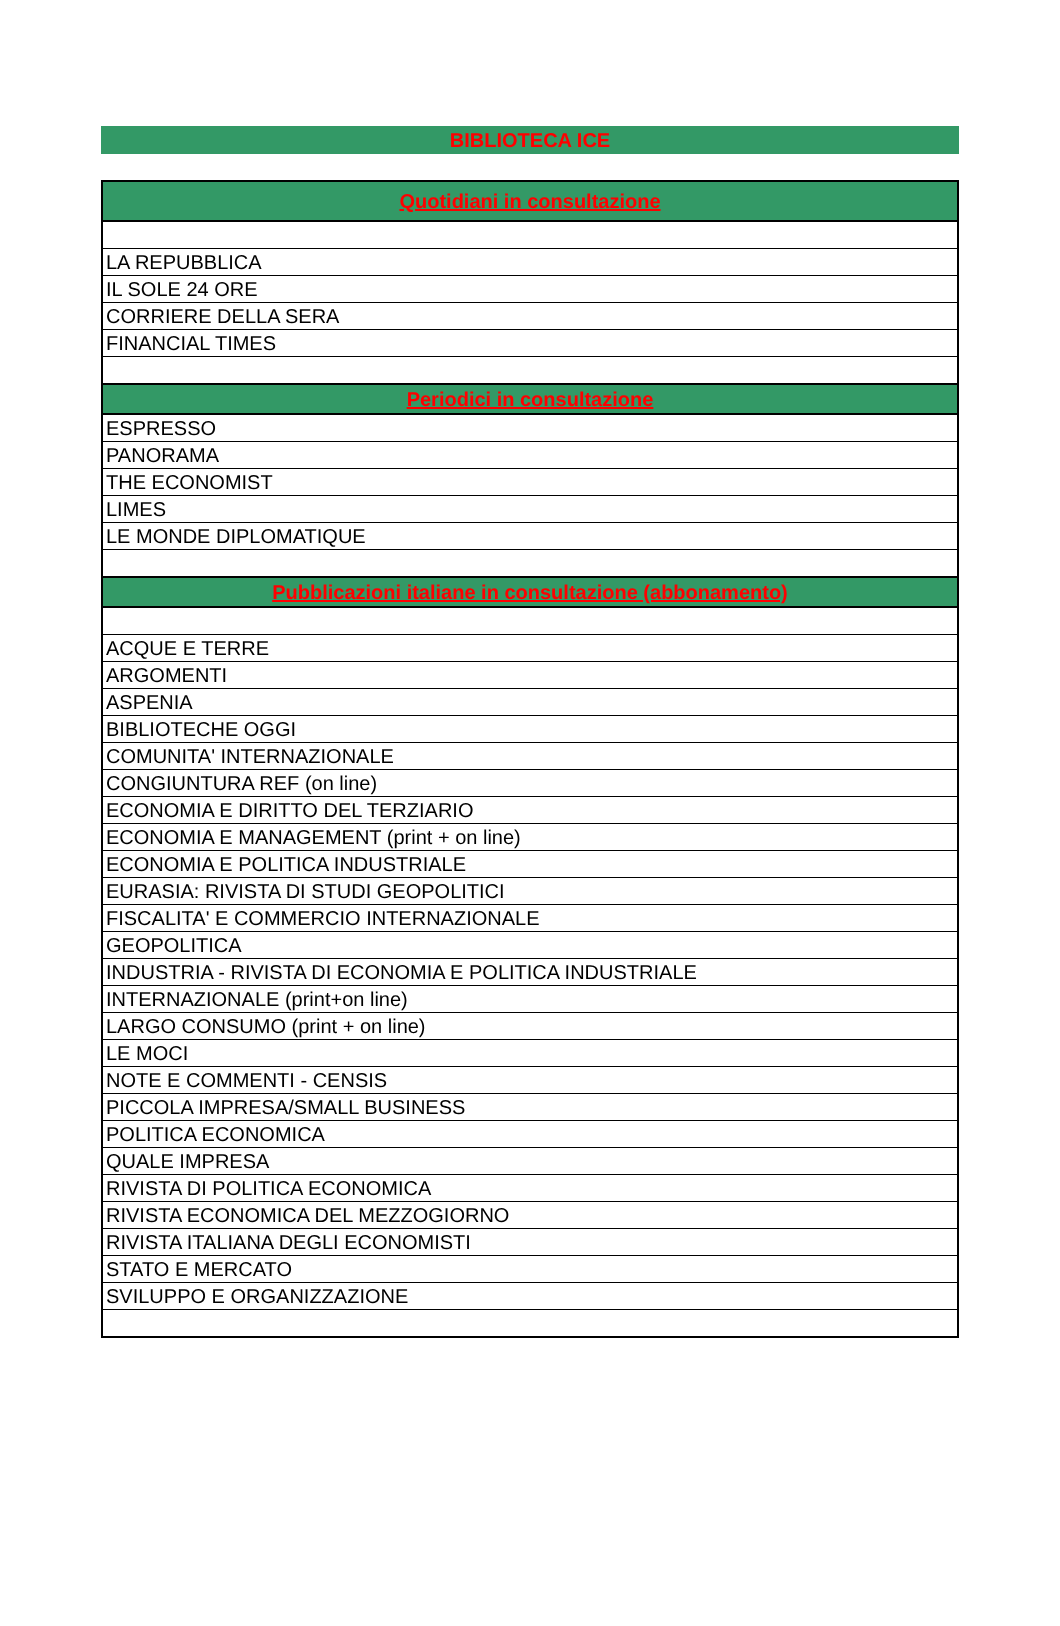BIBLIOTECA ICE
| Quotidiani in consultazione |
| --- |
| LA REPUBBLICA |
| IL SOLE 24 ORE |
| CORRIERE DELLA SERA |
| FINANCIAL TIMES |
| Periodici in consultazione |
| ESPRESSO |
| PANORAMA |
| THE ECONOMIST |
| LIMES |
| LE MONDE DIPLOMATIQUE |
| Pubblicazioni italiane in consultazione (abbonamento) |
| ACQUE E TERRE |
| ARGOMENTI |
| ASPENIA |
| BIBLIOTECHE OGGI |
| COMUNITA' INTERNAZIONALE |
| CONGIUNTURA REF (on line) |
| ECONOMIA E DIRITTO DEL TERZIARIO |
| ECONOMIA E MANAGEMENT (print + on line) |
| ECONOMIA E POLITICA INDUSTRIALE |
| EURASIA: RIVISTA DI STUDI GEOPOLITICI |
| FISCALITA' E COMMERCIO INTERNAZIONALE |
| GEOPOLITICA |
| INDUSTRIA - RIVISTA DI ECONOMIA E POLITICA INDUSTRIALE |
| INTERNAZIONALE (print+on line) |
| LARGO CONSUMO (print + on line) |
| LE MOCI |
| NOTE E COMMENTI - CENSIS |
| PICCOLA IMPRESA/SMALL BUSINESS |
| POLITICA ECONOMICA |
| QUALE IMPRESA |
| RIVISTA DI POLITICA ECONOMICA |
| RIVISTA ECONOMICA DEL MEZZOGIORNO |
| RIVISTA ITALIANA DEGLI ECONOMISTI |
| STATO E MERCATO |
| SVILUPPO E ORGANIZZAZIONE |